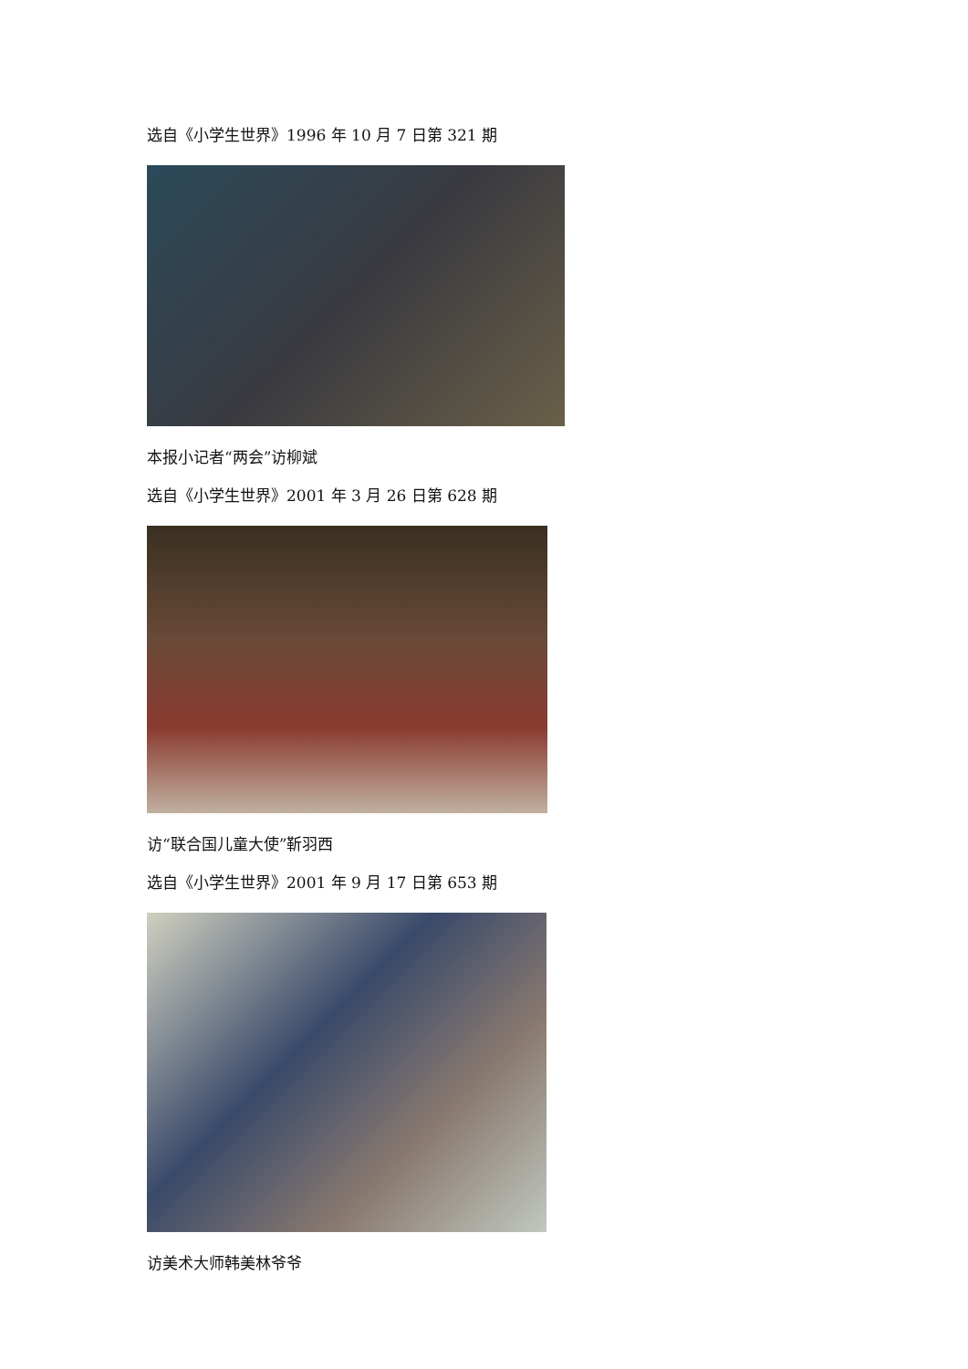选自《小学生世界》1996 年 10 月 7 日第 321 期
本报小记者“两会”访柳斌
选自《小学生世界》2001 年 3 月 26 日第 628 期
访“联合国儿童大使”靳羽西
选自《小学生世界》2001 年 9 月 17 日第 653 期
访美术大师韩美林爷爷